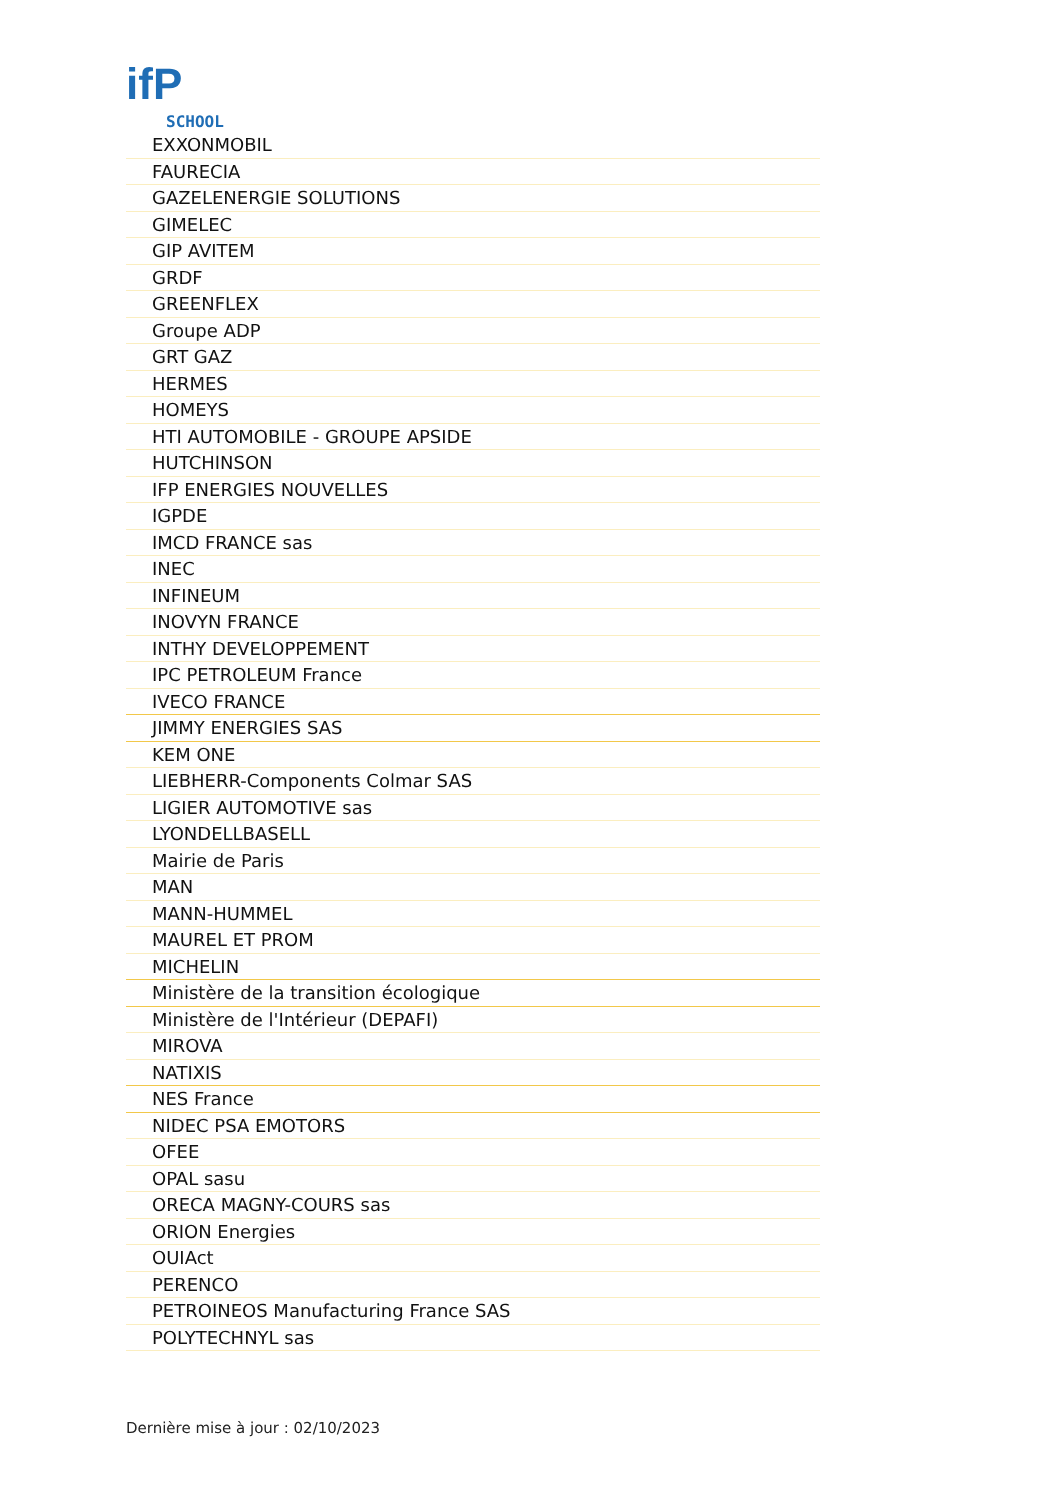ifP
SCHOOL
| EXXONMOBIL |
| FAURECIA |
| GAZELENERGIE SOLUTIONS |
| GIMELEC |
| GIP AVITEM |
| GRDF |
| GREENFLEX |
| Groupe ADP |
| GRT GAZ |
| HERMES |
| HOMEYS |
| HTI AUTOMOBILE - GROUPE APSIDE |
| HUTCHINSON |
| IFP ENERGIES NOUVELLES |
| IGPDE |
| IMCD FRANCE sas |
| INEC |
| INFINEUM |
| INOVYN FRANCE |
| INTHY DEVELOPPEMENT |
| IPC PETROLEUM France |
| IVECO FRANCE |
| JIMMY ENERGIES SAS |
| KEM ONE |
| LIEBHERR-Components Colmar SAS |
| LIGIER AUTOMOTIVE sas |
| LYONDELLBASELL |
| Mairie de Paris |
| MAN |
| MANN-HUMMEL |
| MAUREL ET PROM |
| MICHELIN |
| Ministère de la transition écologique |
| Ministère de l'Intérieur (DEPAFI) |
| MIROVA |
| NATIXIS |
| NES France |
| NIDEC PSA EMOTORS |
| OFEE |
| OPAL sasu |
| ORECA MAGNY-COURS sas |
| ORION Energies |
| OUIAct |
| PERENCO |
| PETROINEOS Manufacturing France SAS |
| POLYTECHNYL sas |
Dernière mise à jour : 02/10/2023